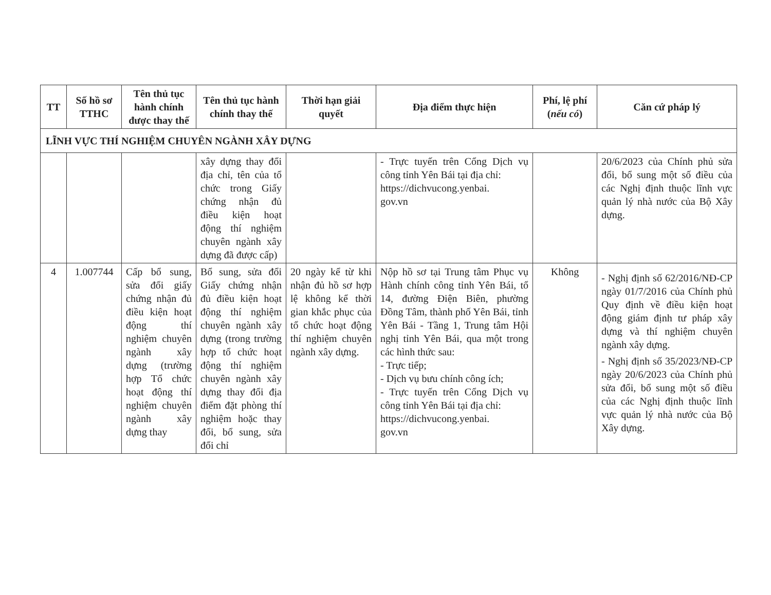| TT | Số hồ sơ TTHC | Tên thủ tục hành chính được thay thế | Tên thủ tục hành chính thay thế | Thời hạn giải quyết | Địa điểm thực hiện | Phí, lệ phí ( nếu có ) | Căn cứ pháp lý |
| --- | --- | --- | --- | --- | --- | --- | --- |
| LĨNH VỰC THÍ NGHIỆM CHUYÊN NGÀNH XÂY DỰNG | | | | | | | |
| | | | xây dựng thay đổi địa chỉ, tên của tổ chức trong Giấy chứng nhận đủ điều kiện hoạt động thí nghiệm chuyên ngành xây dựng đã được cấp) | | - Trực tuyến trên Cổng Dịch vụ công tỉnh Yên Bái tại địa chỉ: https://dichvucong.yenbai. gov.vn | | 20/6/2023 của Chính phủ sửa đổi, bổ sung một số điều của các Nghị định thuộc lĩnh vực quản lý nhà nước của Bộ Xây dựng. |
| 4 | 1.007744 | Cấp bổ sung, sửa đổi giấy chứng nhận đủ điều kiện hoạt động thí nghiệm chuyên ngành xây dựng (trường hợp Tổ chức hoạt động thí nghiệm chuyên ngành xây dựng thay | Bổ sung, sửa đổi Giấy chứng nhận đủ điều kiện hoạt động thí nghiệm chuyên ngành xây dựng (trong trường hợp tổ chức hoạt động thí nghiệm chuyên ngành xây dựng thay đổi địa điểm đặt phòng thí nghiệm hoặc thay đổi, bổ sung, sửa đổi chỉ | 20 ngày kể từ khi nhận đủ hồ sơ hợp lệ không kể thời gian khắc phục của tổ chức hoạt động thí nghiệm chuyên ngành xây dựng. | Nộp hồ sơ tại Trung tâm Phục vụ Hành chính công tỉnh Yên Bái, tổ 14, đường Điện Biên, phường Đồng Tâm, thành phố Yên Bái, tỉnh Yên Bái - Tầng 1, Trung tâm Hội nghị tỉnh Yên Bái, qua một trong các hình thức sau: - Trực tiếp; - Dịch vụ bưu chính công ích; - Trực tuyến trên Cổng Dịch vụ công tỉnh Yên Bái tại địa chỉ: https://dichvucong.yenbai. gov.vn | Không | - Nghị định số 62/2016/NĐ-CP ngày 01/7/2016 của Chính phủ Quy định về điều kiện hoạt động giám định tư pháp xây dựng và thí nghiệm chuyên ngành xây dựng. - Nghị định số 35/2023/NĐ-CP ngày 20/6/2023 của Chính phủ sửa đổi, bổ sung một số điều của các Nghị định thuộc lĩnh vực quản lý nhà nước của Bộ Xây dựng. |